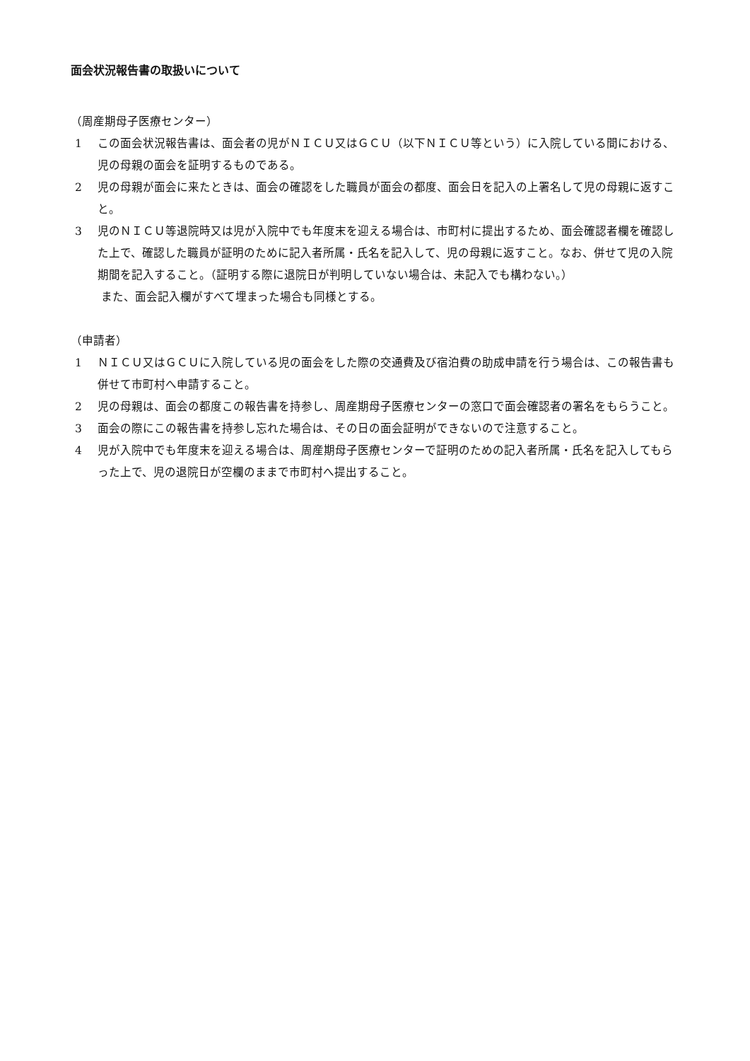面会状況報告書の取扱いについて
（周産期母子医療センター）
1 この面会状況報告書は、面会者の児がＮＩＣＵ又はＧＣＵ（以下ＮＩＣＵ等という）に入院している間における、児の母親の面会を証明するものである。
2 児の母親が面会に来たときは、面会の確認をした職員が面会の都度、面会日を記入の上署名して児の母親に返すこと。
3 児のＮＩＣＵ等退院時又は児が入院中でも年度末を迎える場合は、市町村に提出するため、面会確認者欄を確認した上で、確認した職員が証明のために記入者所属・氏名を記入して、児の母親に返すこと。なお、併せて児の入院期間を記入すること。（証明する際に退院日が判明していない場合は、未記入でも構わない。）
また、面会記入欄がすべて埋まった場合も同様とする。
（申請者）
1 ＮＩＣＵ又はＧＣＵに入院している児の面会をした際の交通費及び宿泊費の助成申請を行う場合は、この報告書も併せて市町村へ申請すること。
2 児の母親は、面会の都度この報告書を持参し、周産期母子医療センターの窓口で面会確認者の署名をもらうこと。
3 面会の際にこの報告書を持参し忘れた場合は、その日の面会証明ができないので注意すること。
4 児が入院中でも年度末を迎える場合は、周産期母子医療センターで証明のための記入者所属・氏名を記入してもらった上で、児の退院日が空欄のままで市町村へ提出すること。